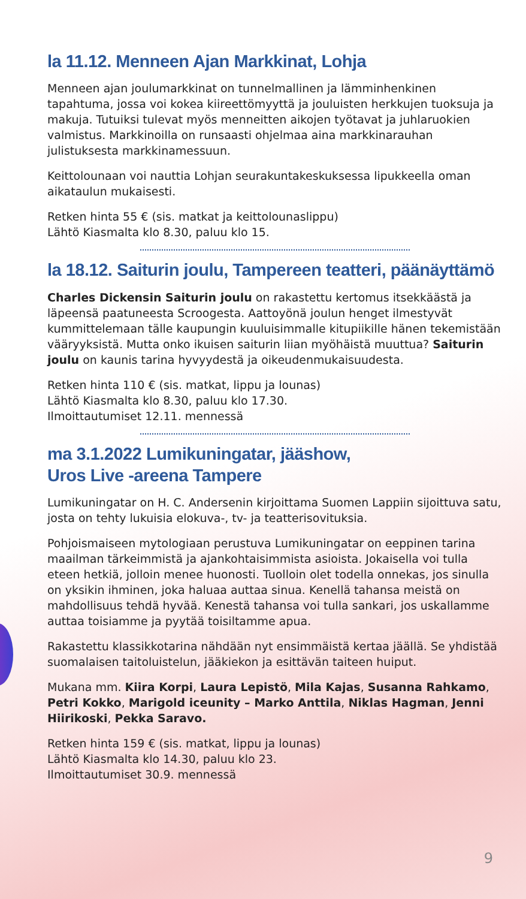la 11.12. Menneen Ajan Markkinat, Lohja
Menneen ajan joulumarkkinat on tunnelmallinen ja lämminhenkinen tapahtuma, jossa voi kokea kiireettömyyttä ja jouluisten herkkujen tuoksuja ja makuja. Tutuiksi tulevat myös menneitten aikojen työtavat ja juhlaruokien valmistus. Markkinoilla on runsaasti ohjelmaa aina markkinarauhan julistuksesta markkinamessuun.
Keittolounaan voi nauttia Lohjan seurakuntakeskuksessa lipukkeella oman aikataulun mukaisesti.
Retken hinta 55 € (sis. matkat ja keittolounaslippu)
Lähtö Kiasmalta klo 8.30, paluu klo 15.
la 18.12. Saiturin joulu, Tampereen teatteri, päänäyttämö
Charles Dickensin Saiturin joulu on rakastettu kertomus itsekkäästä ja läpeensä paatuneesta Scroogesta. Aattoyönä joulun henget ilmestyvät kummittelemaan tälle kaupungin kuuluisimmalle kitupiikille hänen tekemistään vääryyksistä. Mutta onko ikuisen saiturin liian myöhäistä muuttua? Saiturin joulu on kaunis tarina hyvyydestä ja oikeudenmukaisuudesta.
Retken hinta 110 € (sis. matkat, lippu ja lounas)
Lähtö Kiasmalta klo 8.30, paluu klo 17.30.
Ilmoittautumiset 12.11. mennessä
ma 3.1.2022 Lumikuningatar, jääshow,
Uros Live -areena Tampere
Lumikuningatar on H. C. Andersenin kirjoittama Suomen Lappiin sijoittuva satu, josta on tehty lukuisia elokuva-, tv- ja teatterisovituksia.
Pohjoismaiseen mytologiaan perustuva Lumikuningatar on eeppinen tarina maailman tärkeimmistä ja ajankohtaisimmista asioista. Jokaisella voi tulla eteen hetkiä, jolloin menee huonosti. Tuolloin olet todella onnekas, jos sinulla on yksikin ihminen, joka haluaa auttaa sinua. Kenellä tahansa meistä on mahdollisuus tehdä hyvää. Kenestä tahansa voi tulla sankari, jos uskallamme auttaa toisiamme ja pyytää toisiltamme apua.
Rakastettu klassikkotarina nähdään nyt ensimmäistä kertaa jäällä. Se yhdistää suomalaisen taitoluistelun, jääkiekon ja esittävän taiteen huiput.
Mukana mm. Kiira Korpi, Laura Lepistö, Mila Kajas, Susanna Rahkamo, Petri Kokko, Marigold iceunity – Marko Anttila, Niklas Hagman, Jenni Hiirikoski, Pekka Saravo.
Retken hinta 159 € (sis. matkat, lippu ja lounas)
Lähtö Kiasmalta klo 14.30, paluu klo 23.
Ilmoittautumiset 30.9. mennessä
9